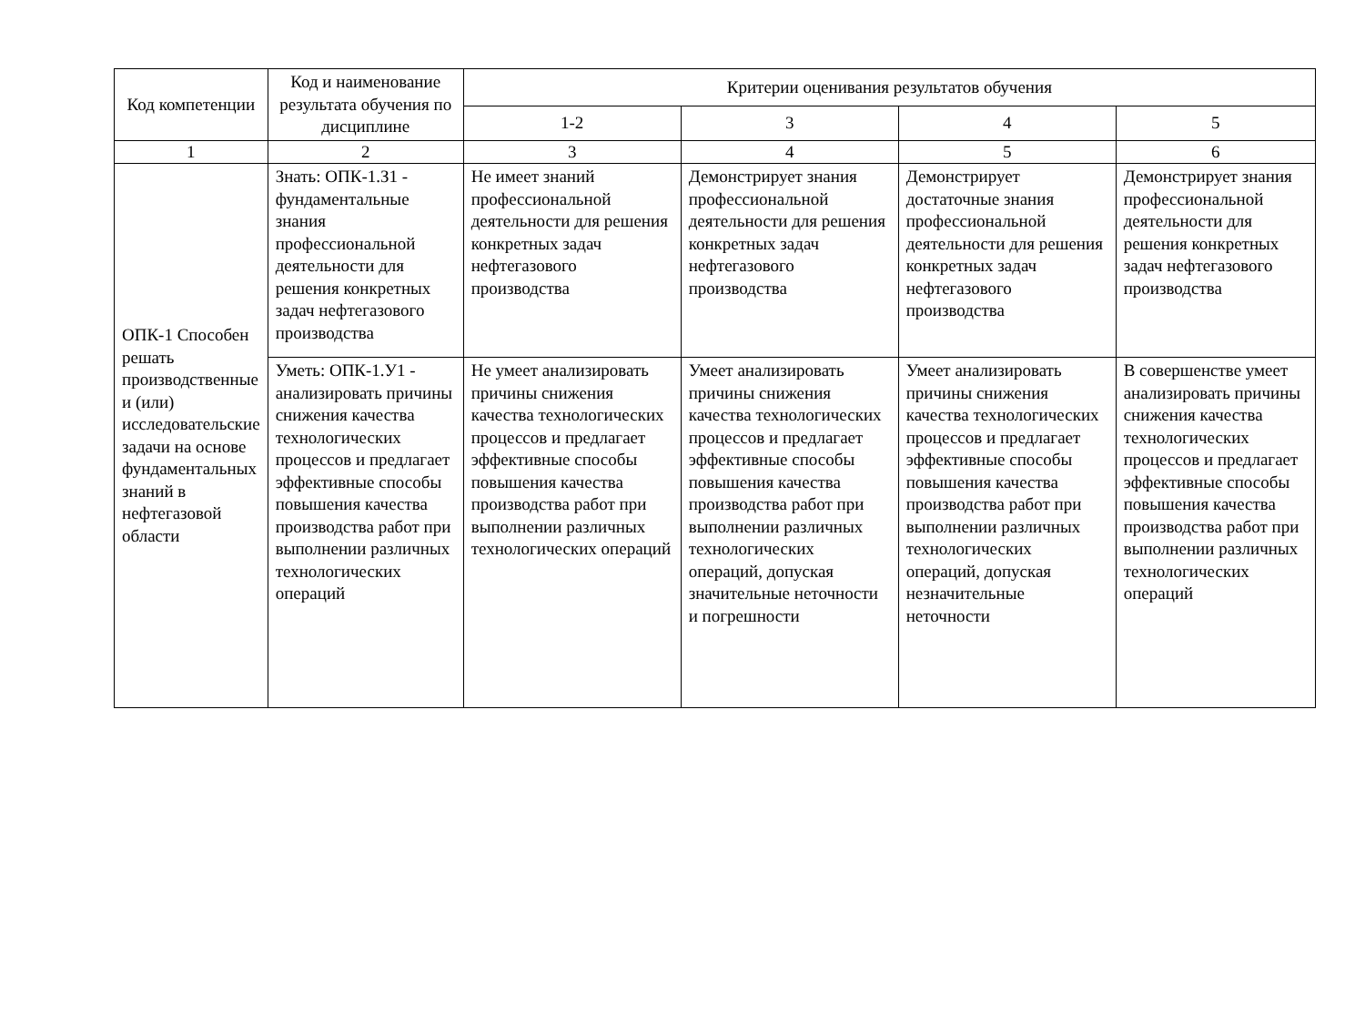| Код компетенции | Код и наименование результата обучения по дисциплине | Критерии оценивания результатов обучения | | | |
| --- | --- | --- | --- | --- | --- |
| | | 1-2 | 3 | 4 | 5 |
| 1 | 2 | 3 | 4 | 5 | 6 |
| ОПК-1 Способен решать производственные и (или) исследовательские задачи на основе фундаментальных знаний в нефтегазовой области | Знать: ОПК-1.З1 - фундаментальные знания профессиональной деятельности для решения конкретных задач нефтегазового производства | Не имеет знаний профессиональной деятельности для решения конкретных задач нефтегазового производства | Демонстрирует знания профессиональной деятельности для решения конкретных задач нефтегазового производства | Демонстрирует достаточные знания профессиональной деятельности для решения конкретных задач нефтегазового производства | Демонстрирует знания профессиональной деятельности для решения конкретных задач нефтегазового производства |
| | Уметь: ОПК-1.У1 - анализировать причины снижения качества технологических процессов и предлагает эффективные способы повышения качества производства работ при выполнении различных технологических операций | Не умеет анализировать причины снижения качества технологических процессов и предлагает эффективные способы повышения качества производства работ при выполнении различных технологических операций | Умеет анализировать причины снижения качества технологических процессов и предлагает эффективные способы повышения качества производства работ при выполнении различных технологических операций, допуская значительные неточности и погрешности | Умеет анализировать причины снижения качества технологических процессов и предлагает эффективные способы повышения качества производства работ при выполнении различных технологических операций, допуская незначительные неточности | В совершенстве умеет анализировать причины снижения качества технологических процессов и предлагает эффективные способы повышения качества производства работ при выполнении различных технологических операций |